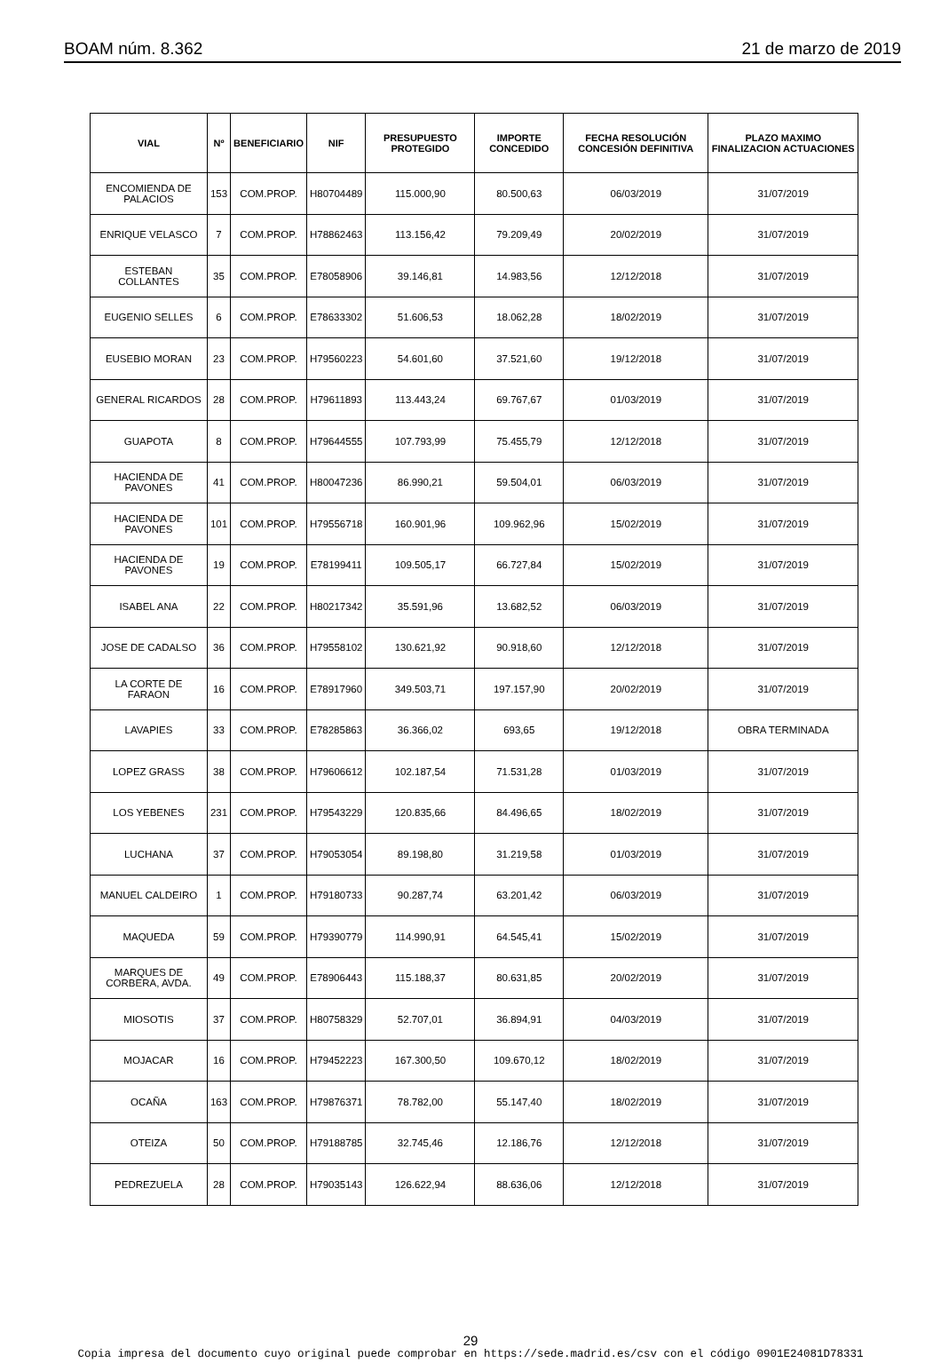BOAM núm. 8.362 21 de marzo de 2019
| VIAL | Nº | BENEFICIARIO | NIF | PRESUPUESTO PROTEGIDO | IMPORTE CONCEDIDO | FECHA RESOLUCIÓN CONCESIÓN DEFINITIVA | PLAZO MAXIMO FINALIZACION ACTUACIONES |
| --- | --- | --- | --- | --- | --- | --- | --- |
| ENCOMIENDA DE PALACIOS | 153 | COM.PROP. | H80704489 | 115.000,90 | 80.500,63 | 06/03/2019 | 31/07/2019 |
| ENRIQUE VELASCO | 7 | COM.PROP. | H78862463 | 113.156,42 | 79.209,49 | 20/02/2019 | 31/07/2019 |
| ESTEBAN COLLANTES | 35 | COM.PROP. | E78058906 | 39.146,81 | 14.983,56 | 12/12/2018 | 31/07/2019 |
| EUGENIO SELLES | 6 | COM.PROP. | E78633302 | 51.606,53 | 18.062,28 | 18/02/2019 | 31/07/2019 |
| EUSEBIO MORAN | 23 | COM.PROP. | H79560223 | 54.601,60 | 37.521,60 | 19/12/2018 | 31/07/2019 |
| GENERAL RICARDOS | 28 | COM.PROP. | H79611893 | 113.443,24 | 69.767,67 | 01/03/2019 | 31/07/2019 |
| GUAPOTA | 8 | COM.PROP. | H79644555 | 107.793,99 | 75.455,79 | 12/12/2018 | 31/07/2019 |
| HACIENDA DE PAVONES | 41 | COM.PROP. | H80047236 | 86.990,21 | 59.504,01 | 06/03/2019 | 31/07/2019 |
| HACIENDA DE PAVONES | 101 | COM.PROP. | H79556718 | 160.901,96 | 109.962,96 | 15/02/2019 | 31/07/2019 |
| HACIENDA DE PAVONES | 19 | COM.PROP. | E78199411 | 109.505,17 | 66.727,84 | 15/02/2019 | 31/07/2019 |
| ISABEL ANA | 22 | COM.PROP. | H80217342 | 35.591,96 | 13.682,52 | 06/03/2019 | 31/07/2019 |
| JOSE DE CADALSO | 36 | COM.PROP. | H79558102 | 130.621,92 | 90.918,60 | 12/12/2018 | 31/07/2019 |
| LA CORTE DE FARAON | 16 | COM.PROP. | E78917960 | 349.503,71 | 197.157,90 | 20/02/2019 | 31/07/2019 |
| LAVAPIES | 33 | COM.PROP. | E78285863 | 36.366,02 | 693,65 | 19/12/2018 | OBRA TERMINADA |
| LOPEZ GRASS | 38 | COM.PROP. | H79606612 | 102.187,54 | 71.531,28 | 01/03/2019 | 31/07/2019 |
| LOS YEBENES | 231 | COM.PROP. | H79543229 | 120.835,66 | 84.496,65 | 18/02/2019 | 31/07/2019 |
| LUCHANA | 37 | COM.PROP. | H79053054 | 89.198,80 | 31.219,58 | 01/03/2019 | 31/07/2019 |
| MANUEL CALDEIRO | 1 | COM.PROP. | H79180733 | 90.287,74 | 63.201,42 | 06/03/2019 | 31/07/2019 |
| MAQUEDA | 59 | COM.PROP. | H79390779 | 114.990,91 | 64.545,41 | 15/02/2019 | 31/07/2019 |
| MARQUES DE CORBERA, AVDA. | 49 | COM.PROP. | E78906443 | 115.188,37 | 80.631,85 | 20/02/2019 | 31/07/2019 |
| MIOSOTIS | 37 | COM.PROP. | H80758329 | 52.707,01 | 36.894,91 | 04/03/2019 | 31/07/2019 |
| MOJACAR | 16 | COM.PROP. | H79452223 | 167.300,50 | 109.670,12 | 18/02/2019 | 31/07/2019 |
| OCAÑA | 163 | COM.PROP. | H79876371 | 78.782,00 | 55.147,40 | 18/02/2019 | 31/07/2019 |
| OTEIZA | 50 | COM.PROP. | H79188785 | 32.745,46 | 12.186,76 | 12/12/2018 | 31/07/2019 |
| PEDREZUELA | 28 | COM.PROP. | H79035143 | 126.622,94 | 88.636,06 | 12/12/2018 | 31/07/2019 |
29
Copia impresa del documento cuyo original puede comprobar en https://sede.madrid.es/csv con el código 0901E24081D78331